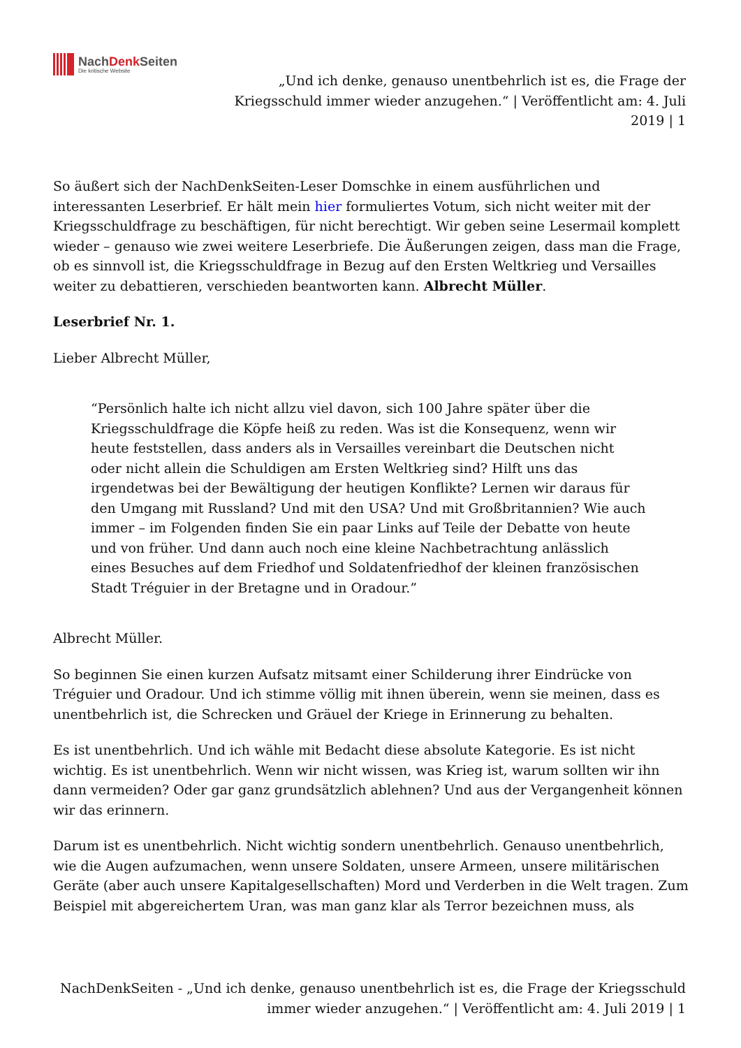NachDenk Seiten
Die kritische Website
„Und ich denke, genauso unentbehrlich ist es, die Frage der Kriegsschuld immer wieder anzugehen.“ | Veröffentlicht am: 4. Juli 2019 | 1
So äußert sich der NachDenkSeiten-Leser Domschke in einem ausführlichen und interessanten Leserbrief. Er hält mein hier formuliertes Votum, sich nicht weiter mit der Kriegsschuldfrage zu beschäftigen, für nicht berechtigt. Wir geben seine Lesermail komplett wieder – genauso wie zwei weitere Leserbriefe. Die Äußerungen zeigen, dass man die Frage, ob es sinnvoll ist, die Kriegsschuldfrage in Bezug auf den Ersten Weltkrieg und Versailles weiter zu debattieren, verschieden beantworten kann. Albrecht Müller.
Leserbrief Nr. 1.
Lieber Albrecht Müller,
“Persönlich halte ich nicht allzu viel davon, sich 100 Jahre später über die Kriegsschuldfrage die Köpfe heiß zu reden. Was ist die Konsequenz, wenn wir heute feststellen, dass anders als in Versailles vereinbart die Deutschen nicht oder nicht allein die Schuldigen am Ersten Weltkrieg sind? Hilft uns das irgendetwas bei der Bewältigung der heutigen Konflikte? Lernen wir daraus für den Umgang mit Russland? Und mit den USA? Und mit Großbritannien? Wie auch immer – im Folgenden finden Sie ein paar Links auf Teile der Debatte von heute und von früher. Und dann auch noch eine kleine Nachbetrachtung anlässlich eines Besuches auf dem Friedhof und Soldatenfriedhof der kleinen französischen Stadt Tréguier in der Bretagne und in Oradour.”
Albrecht Müller.
So beginnen Sie einen kurzen Aufsatz mitsamt einer Schilderung ihrer Eindrücke von Tréguier und Oradour. Und ich stimme völlig mit ihnen überein, wenn sie meinen, dass es unentbehrlich ist, die Schrecken und Gräuel der Kriege in Erinnerung zu behalten.
Es ist unentbehrlich. Und ich wähle mit Bedacht diese absolute Kategorie. Es ist nicht wichtig. Es ist unentbehrlich. Wenn wir nicht wissen, was Krieg ist, warum sollten wir ihn dann vermeiden? Oder gar ganz grundsätzlich ablehnen? Und aus der Vergangenheit können wir das erinnern.
Darum ist es unentbehrlich. Nicht wichtig sondern unentbehrlich. Genauso unentbehrlich, wie die Augen aufzumachen, wenn unsere Soldaten, unsere Armeen, unsere militärischen Geräte (aber auch unsere Kapitalgesellschaften) Mord und Verderben in die Welt tragen. Zum Beispiel mit abgereichertem Uran, was man ganz klar als Terror bezeichnen muss, als
NachDenkSeiten - „Und ich denke, genauso unentbehrlich ist es, die Frage der Kriegsschuld immer wieder anzugehen.“ | Veröffentlicht am: 4. Juli 2019 | 1